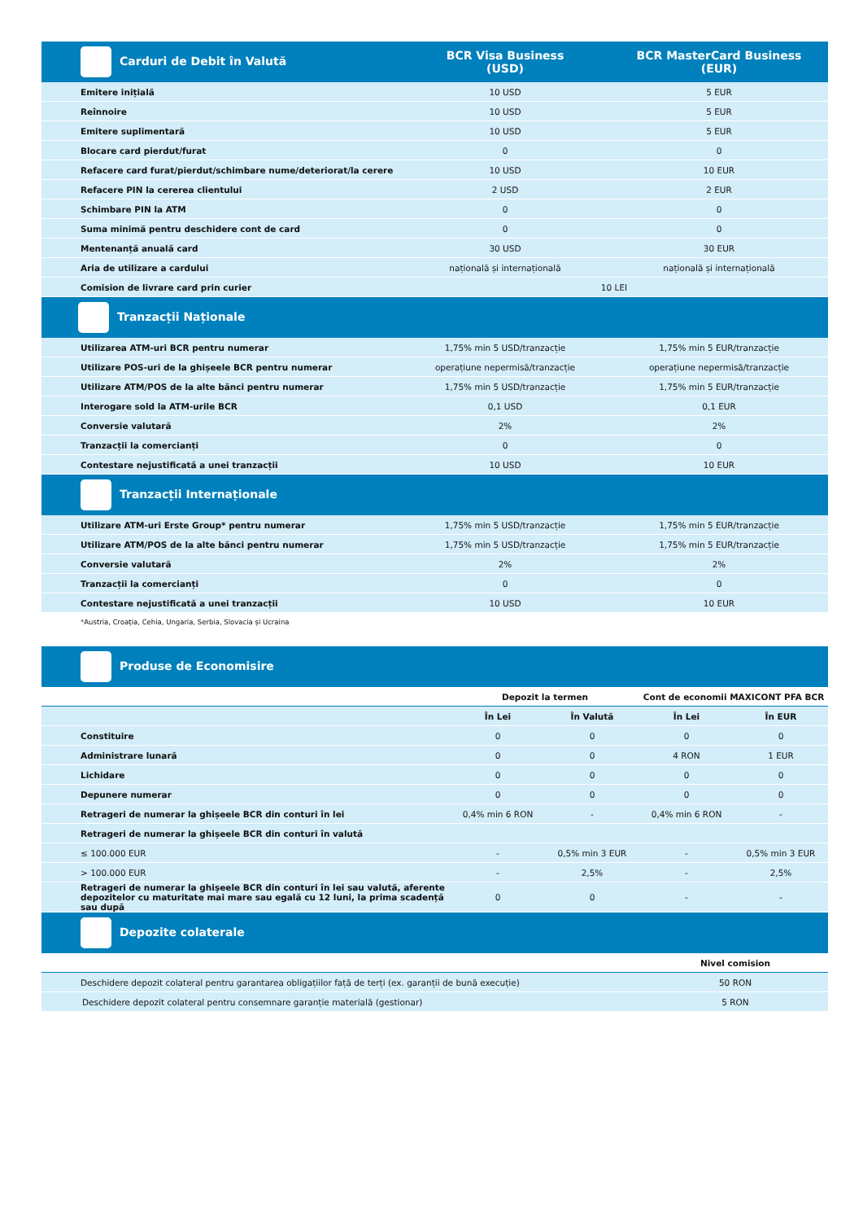| Carduri de Debit în Valută | BCR Visa Business (USD) | BCR MasterCard Business (EUR) |
| Emitere inițială | 10 USD | 5 EUR |
| Reînnoire | 10 USD | 5 EUR |
| Emitere suplimentară | 10 USD | 5 EUR |
| Blocare card pierdut/furat | 0 | 0 |
| Refacere card furat/pierdut/schimbare nume/deteriorat/la cerere | 10 USD | 10 EUR |
| Refacere PIN la cererea clientului | 2 USD | 2 EUR |
| Schimbare PIN la ATM | 0 | 0 |
| Suma minimă pentru deschidere cont de card | 0 | 0 |
| Mentenanță anuală card | 30 USD | 30 EUR |
| Aria de utilizare a cardului | națională și internațională | națională și internațională |
| Comision de livrare card prin curier | 10 LEI | |
| Tranzacții Naționale | | |
| Utilizarea ATM-uri BCR pentru numerar | 1,75% min 5 USD/tranzacție | 1,75% min 5 EUR/tranzacție |
| Utilizare POS-uri de la ghișeele BCR pentru numerar | operațiune nepermisă/tranzacție | operațiune nepermisă/tranzacție |
| Utilizare ATM/POS de la alte bănci pentru numerar | 1,75% min 5 USD/tranzacție | 1,75% min 5 EUR/tranzacție |
| Interogare sold la ATM-urile BCR | 0,1 USD | 0,1 EUR |
| Conversie valutară | 2% | 2% |
| Tranzacții la comercianți | 0 | 0 |
| Contestare nejustificată a unei tranzacții | 10 USD | 10 EUR |
| Tranzacții Internaționale | | |
| Utilizare ATM-uri Erste Group* pentru numerar | 1,75% min 5 USD/tranzacție | 1,75% min 5 EUR/tranzacție |
| Utilizare ATM/POS de la alte bănci pentru numerar | 1,75% min 5 USD/tranzacție | 1,75% min 5 EUR/tranzacție |
| Conversie valutară | 2% | 2% |
| Tranzacții la comercianți | 0 | 0 |
| Contestare nejustificată a unei tranzacții | 10 USD | 10 EUR |
*Austria, Croația, Cehia, Ungaria, Serbia, Slovacia și Ucraina
| Produse de Economisire | | | | |
| | Depozit la termen | | Cont de economii MAXICONT PFA BCR | |
| | În Lei | În Valută | În Lei | În EUR |
| Constituire | 0 | 0 | 0 | 0 |
| Administrare lunară | 0 | 0 | 4 RON | 1 EUR |
| Lichidare | 0 | 0 | 0 | 0 |
| Depunere numerar | 0 | 0 | 0 | 0 |
| Retrageri de numerar la ghișeele BCR din conturi în lei | 0,4% min 6 RON | - | 0,4% min 6 RON | - |
| Retrageri de numerar la ghișeele BCR din conturi în valută | | | | |
| ≤ 100.000 EUR | - | 0,5% min 3 EUR | - | 0,5% min 3 EUR |
| > 100.000 EUR | - | 2,5% | - | 2,5% |
| Retrageri de numerar la ghișeele BCR din conturi în lei sau valută, aferente depozitelor cu maturitate mai mare sau egală cu 12 luni, la prima scadență sau după | 0 | 0 | - | - |
| Depozite colaterale | | | | |
| | Nivel comision |
| --- | --- |
| Deschidere depozit colateral pentru garantarea obligațiilor față de terți (ex. garanții de bună execuție) | 50 RON |
| Deschidere depozit colateral pentru consemnare garanție materială (gestionar) | 5 RON |